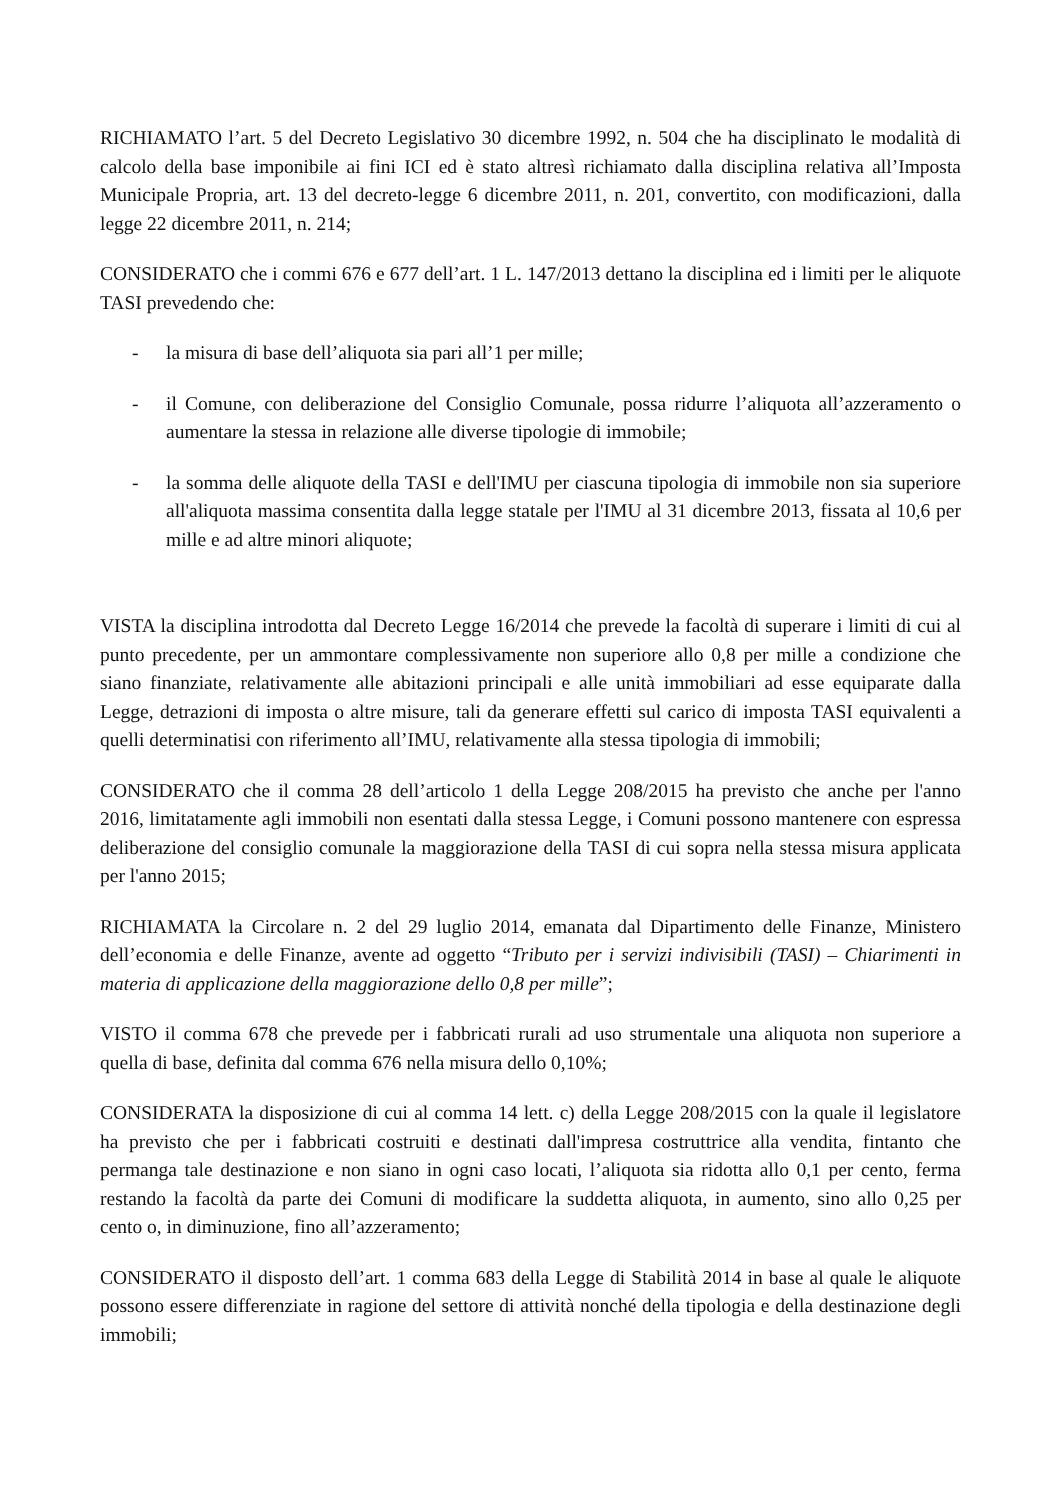RICHIAMATO l’art. 5 del Decreto Legislativo 30 dicembre 1992, n. 504 che ha disciplinato le modalità di calcolo della base imponibile ai fini ICI ed è stato altresì richiamato dalla disciplina relativa all’Imposta Municipale Propria, art. 13 del decreto-legge 6 dicembre 2011, n. 201, convertito, con modificazioni, dalla legge 22 dicembre 2011, n. 214;
CONSIDERATO che i commi 676 e 677 dell’art. 1 L. 147/2013 dettano la disciplina ed i limiti per le aliquote TASI prevedendo che:
- la misura di base dell’aliquota sia pari all’1 per mille;
- il Comune, con deliberazione del Consiglio Comunale, possa ridurre l’aliquota all’azzeramento o aumentare la stessa in relazione alle diverse tipologie di immobile;
- la somma delle aliquote della TASI e dell'IMU per ciascuna tipologia di immobile non sia superiore all'aliquota massima consentita dalla legge statale per l'IMU al 31 dicembre 2013, fissata al 10,6 per mille e ad altre minori aliquote;
VISTA la disciplina introdotta dal Decreto Legge 16/2014 che prevede la facoltà di superare i limiti di cui al punto precedente, per un ammontare complessivamente non superiore allo 0,8 per mille a condizione che siano finanziate, relativamente alle abitazioni principali e alle unità immobiliari ad esse equiparate dalla Legge, detrazioni di imposta o altre misure, tali da generare effetti sul carico di imposta TASI equivalenti a quelli determinatisi con riferimento all’IMU, relativamente alla stessa tipologia di immobili;
CONSIDERATO che il comma 28 dell’articolo 1 della Legge 208/2015 ha previsto che anche per l'anno 2016, limitatamente agli immobili non esentati dalla stessa Legge, i Comuni possono mantenere con espressa deliberazione del consiglio comunale la maggiorazione della TASI di cui sopra nella stessa misura applicata per l'anno 2015;
RICHIAMATA la Circolare n. 2 del 29 luglio 2014, emanata dal Dipartimento delle Finanze, Ministero dell’economia e delle Finanze, avente ad oggetto “Tributo per i servizi indivisibili (TASI) – Chiarimenti in materia di applicazione della maggiorazione dello 0,8 per mille”;
VISTO il comma 678 che prevede per i fabbricati rurali ad uso strumentale una aliquota non superiore a quella di base, definita dal comma 676 nella misura dello 0,10%;
CONSIDERATA la disposizione di cui al comma 14 lett. c) della Legge 208/2015 con la quale il legislatore ha previsto che per i fabbricati costruiti e destinati dall'impresa costruttrice alla vendita, fintanto che permanga tale destinazione e non siano in ogni caso locati, l’aliquota sia ridotta allo 0,1 per cento, ferma restando la facoltà da parte dei Comuni di modificare la suddetta aliquota, in aumento, sino allo 0,25 per cento o, in diminuzione, fino all’azzeramento;
CONSIDERATO il disposto dell’art. 1 comma 683 della Legge di Stabilità 2014 in base al quale le aliquote possono essere differenziate in ragione del settore di attività nonché della tipologia e della destinazione degli immobili;